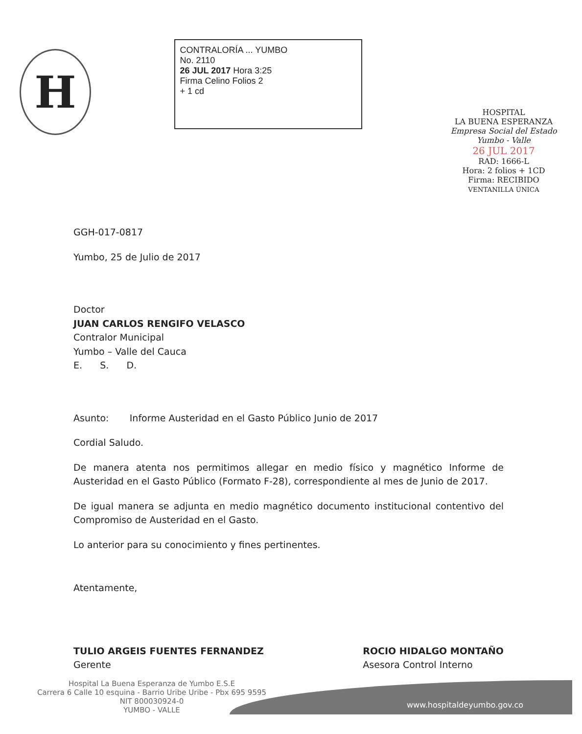H
CONTRALORÍA ... YUMBO
No. 2110
26 JUL 2017 Hora 3:25
Firma Celino Folios 2
+ 1 cd
HOSPITAL
LA BUENA ESPERANZA
Empresa Social del Estado
Yumbo - Valle
26 JUL 2017
RAD: 1666-L
Hora: 2 folios + 1CD
Firma: RECIBIDO
VENTANILLA ÚNICA
GGH-017-0817
Yumbo, 25 de Julio de 2017
Doctor
JUAN CARLOS RENGIFO VELASCO
Contralor Municipal
Yumbo – Valle del Cauca
E. S. D.
Asunto: Informe Austeridad en el Gasto Público Junio de 2017
Cordial Saludo.
De manera atenta nos permitimos allegar en medio físico y magnético Informe de Austeridad en el Gasto Público (Formato F-28), correspondiente al mes de Junio de 2017.
De igual manera se adjunta en medio magnético documento institucional contentivo del Compromiso de Austeridad en el Gasto.
Lo anterior para su conocimiento y fines pertinentes.
Atentamente,
TULIO ARGEIS FUENTES FERNANDEZ
Gerente
ROCIO HIDALGO MONTAÑO
Asesora Control Interno
www.hospitaldeyumbo.gov.co
Hospital La Buena Esperanza de Yumbo E.S.E
Carrera 6 Calle 10 esquina - Barrio Uribe Uribe - Pbx 695 9595
NIT 800030924-0
YUMBO - VALLE